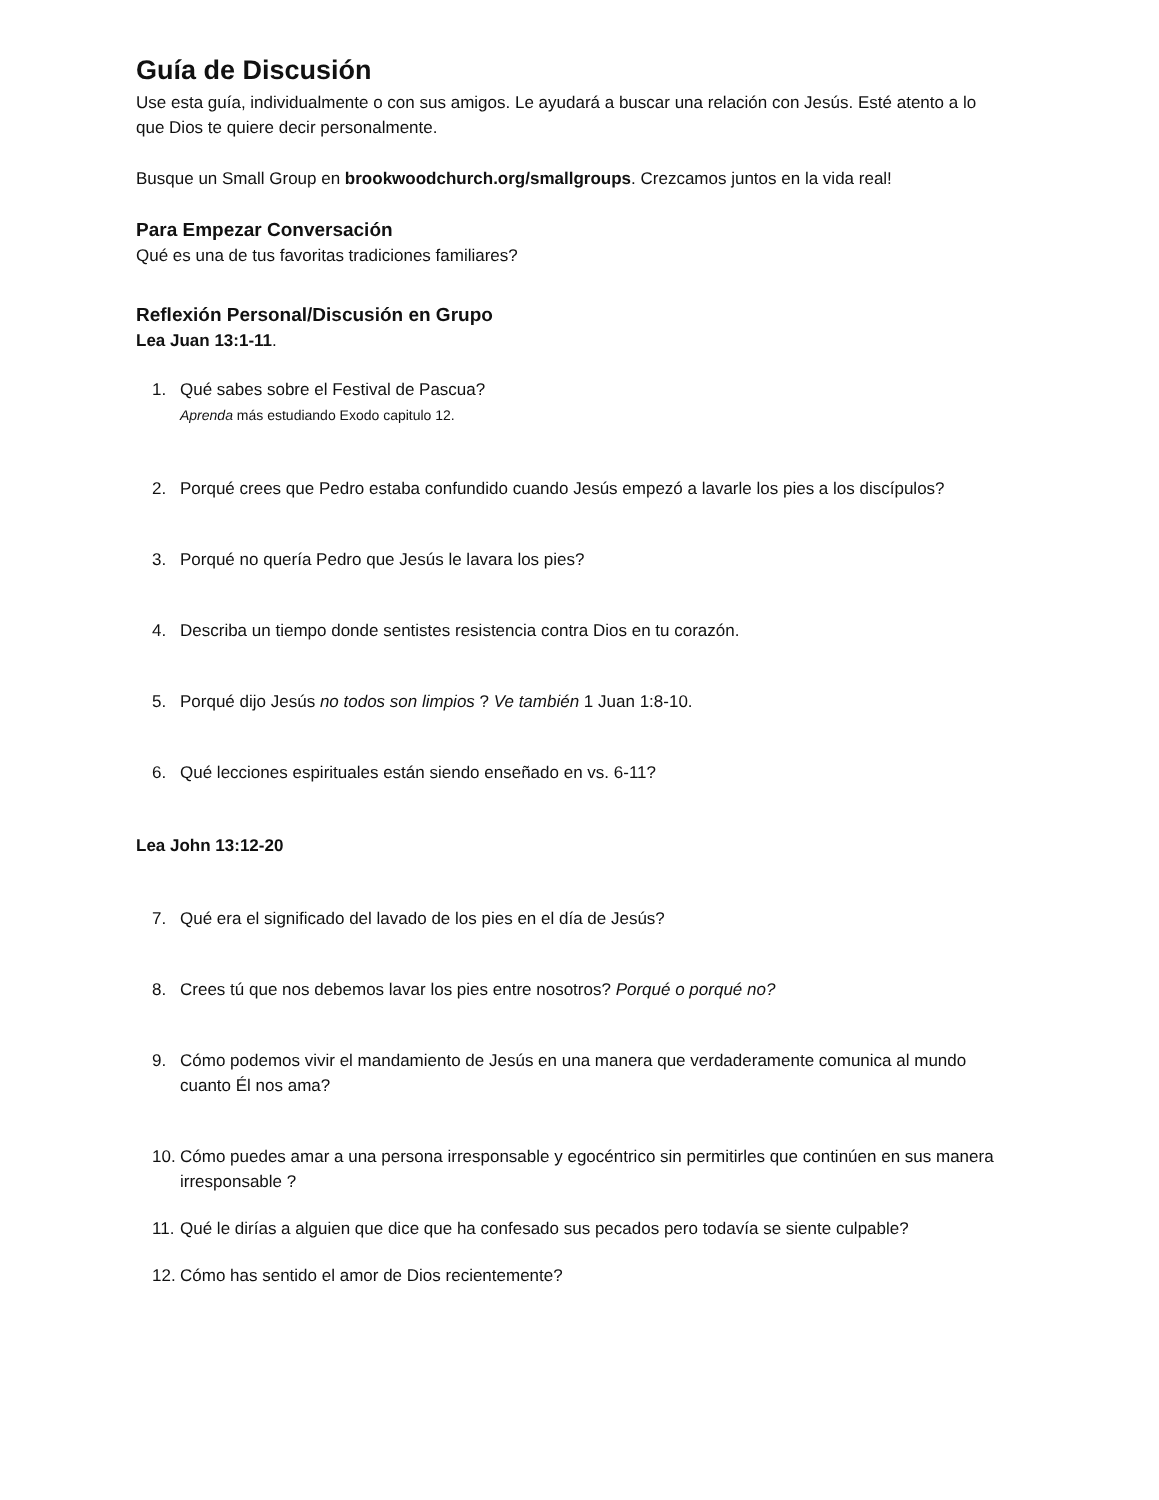Guía de Discusión
Use esta guía, individualmente o con sus amigos. Le ayudará a buscar una relación con Jesús. Esté atento a lo que Dios te quiere decir personalmente.
Busque un Small Group en brookwoodchurch.org/smallgroups. Crezcamos juntos en la vida real!
Para Empezar Conversación
Qué es una de tus favoritas tradiciones familiares?
Reflexión Personal/Discusión en Grupo
Lea Juan 13:1-11.
1. Qué sabes sobre el Festival de Pascua?
Aprenda más estudiando Exodo capitulo 12.
2. Porqué crees que Pedro estaba confundido cuando Jesús empezó a lavarle los pies a los discípulos?
3. Porqué no quería Pedro que Jesús le lavara los pies?
4. Describa un tiempo donde sentistes resistencia contra Dios en tu corazón.
5. Porqué dijo Jesús no todos son limpios ? Ve también 1 Juan 1:8-10.
6. Qué lecciones espirituales están siendo enseñado en vs. 6-11?
Lea John 13:12-20
7. Qué era el significado del lavado de los pies en el día de Jesús?
8. Crees tú que nos debemos lavar los pies entre nosotros? Porqué o porqué no?
9. Cómo podemos vivir el mandamiento de Jesús en una manera que verdaderamente comunica al mundo cuanto Él nos ama?
10.
Cómo puedes amar a una persona irresponsable y egocéntrico sin permitirles que continúen en sus manera irresponsable ?
11.
Qué le dirías a alguien que dice que ha confesado sus pecados pero todavía se siente culpable?
12.
Cómo has sentido el amor de Dios recientemente?